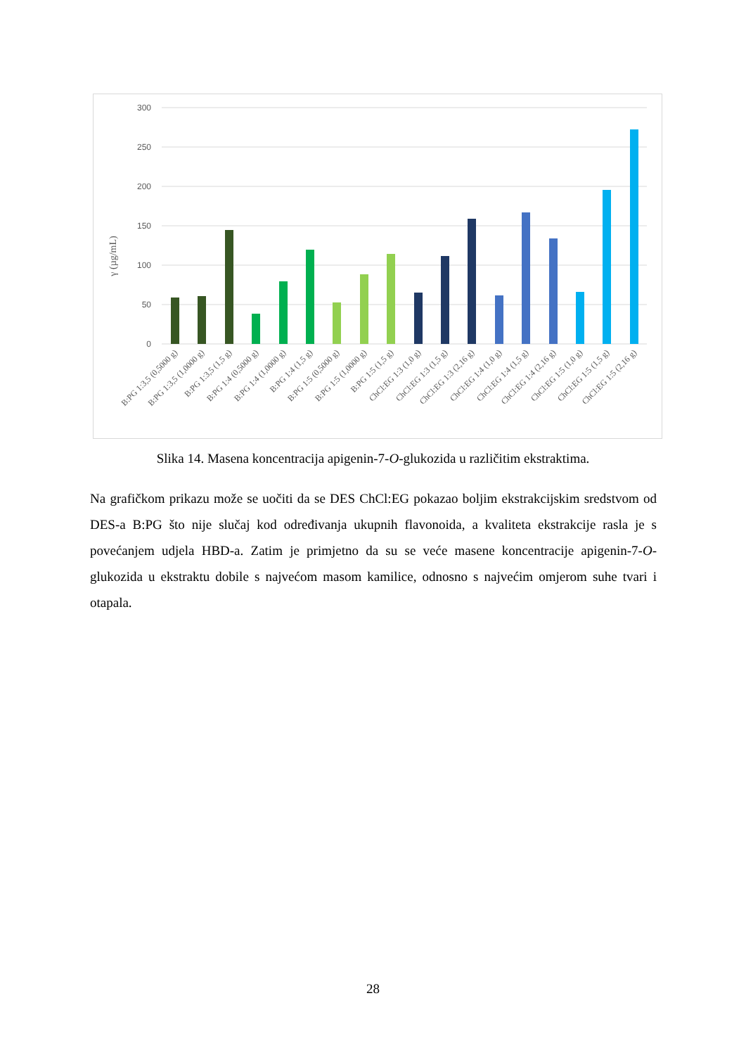300
250
200
150
100
50
0
γ (µg/mL)
B:PG 1:3,5 (0,5000 g)
B:PG 1:3,5 (1,0000 g)
B:PG 1:3,5 (1,5 g)
B:PG 1:4 (0,5000 g)
B:PG 1:4 (1,0000 g)
B:PG 1:4 (1,5 g)
B:PG 1:5 (0,5000 g)
B:PG 1:5 (1,0000 g)
B:PG 1:5 (1,5 g)
ChCl:EG 1:3 (1,0 g)
ChCl:EG 1:3 (1,5 g)
ChCl:EG 1:3 (2,16 g)
ChCl:EG 1:4 (1,0 g)
ChCl:EG 1:4 (1,5 g)
ChCl:EG 1:4 (2,16 g)
ChCl:EG 1:5 (1,0 g)
ChCl:EG 1:5 (1,5 g)
ChCl:EG 1:5 (2,16 g)
Slika 14. Masena koncentracija apigenin-7-O-glukozida u različitim ekstraktima.
Na grafičkom prikazu može se uočiti da se DES ChCl:EG pokazao boljim ekstrakcijskim sredstvom od DES-a B:PG što nije slučaj kod određivanja ukupnih flavonoida, a kvaliteta ekstrakcije rasla je s povećanjem udjela HBD-a. Zatim je primjetno da su se veće masene koncentracije apigenin-7-O-glukozida u ekstraktu dobile s najvećom masom kamilice, odnosno s najvećim omjerom suhe tvari i otapala.
28